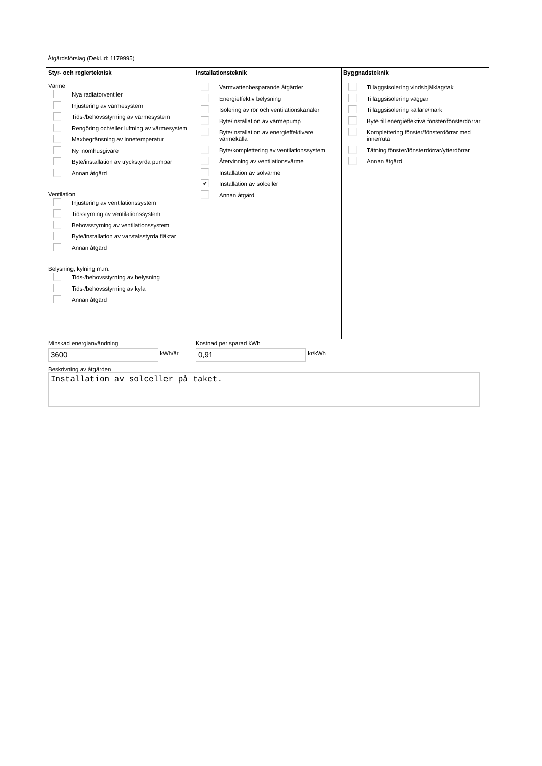Åtgärdsförslag (Dekl.id: 1179995)
Styr- och reglerteknisk
Värme
Nya radiatorventiler
Injustering av värmesystem
Tids-/behovsstyrning av värmesystem
Rengöring och/eller luftning av värmesystem
Maxbegränsning av innetemperatur
Ny inomhusgivare
Byte/installation av tryckstyrda pumpar
Annan åtgärd
Ventilation
Injustering av ventilationssystem
Tidsstyrning av ventilationssystem
Behovsstyrning av ventilationssystem
Byte/installation av varvtalsstyrda fläktar
Annan åtgärd
Belysning, kylning m.m.
Tids-/behovsstyrning av belysning
Tids-/behovsstyrning av kyla
Annan åtgärd
Installationsteknik
Varmvattenbesparande åtgärder
Energieffektiv belysning
Isolering av rör och ventilationskanaler
Byte/installation av värmepump
Byte/installation av energieffektivare värmekälla
Byte/komplettering av ventilationssystem
Återvinning av ventilationsvärme
Installation av solvärme
✔
Installation av solceller
Annan åtgärd
Byggnadsteknik
Tilläggsisolering vindsbjälklag/tak
Tilläggsisolering väggar
Tilläggsisolering källare/mark
Byte till energieffektiva fönster/fönsterdörrar
Komplettering fönster/fönsterdörrar med innerruta
Tätning fönster/fönsterdörrar/ytterdörrar
Annan åtgärd
Minskad energianvändning
3600 kWh/år
Kostnad per sparad kWh
0,91 kr/kWh
Beskrivning av åtgärden
Installation av solceller på taket.